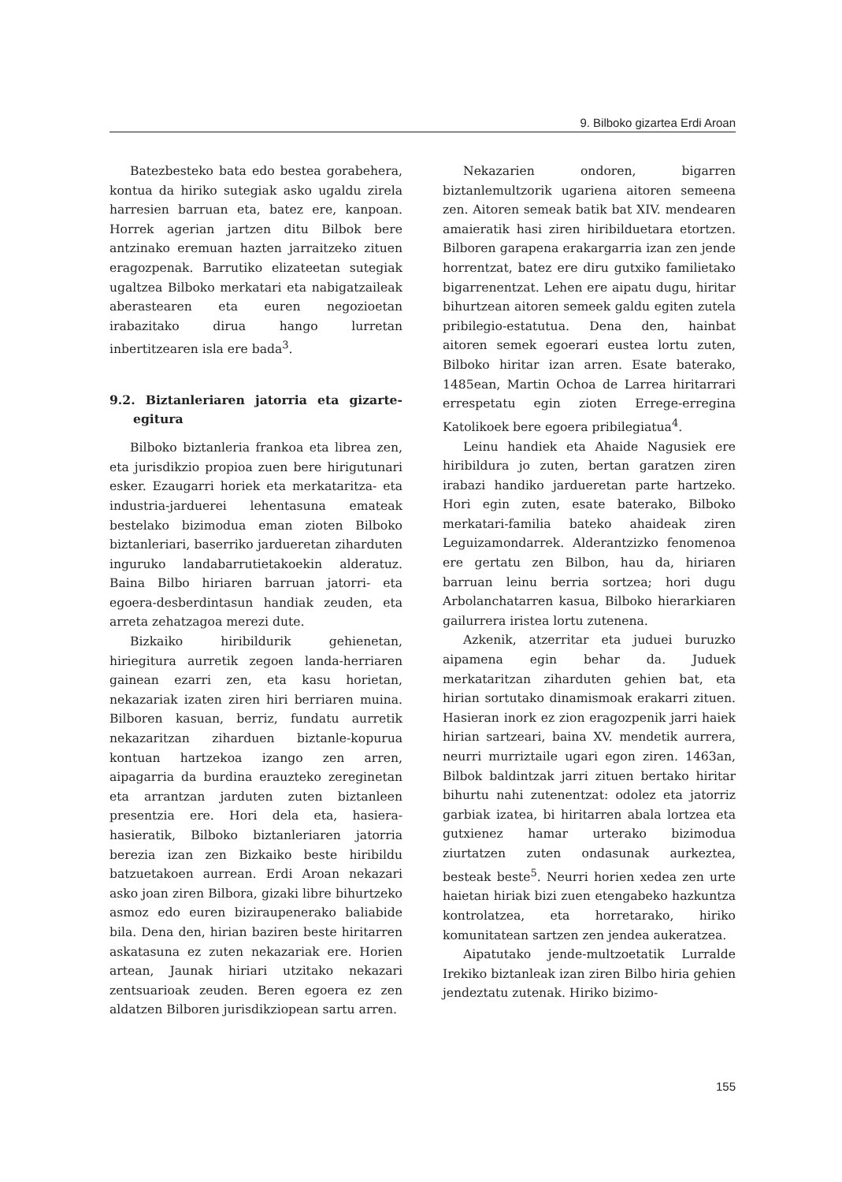9. Bilboko gizartea Erdi Aroan
Batezbesteko bata edo bestea gorabehera, kontua da hiriko sutegiak asko ugaldu zirela harresien barruan eta, batez ere, kanpoan. Horrek agerian jartzen ditu Bilbok bere antzinako eremuan hazten jarraitzeko zituen eragozpenak. Barrutiko elizateetan sutegiak ugaltzea Bilboko merkatari eta nabigatzaileak aberastearen eta euren negozioetan irabazitako dirua hango lurretan inbertitzearen isla ere bada<sup>3</sup>.
9.2. Biztanleriaren jatorria eta gizarte-egitura
Bilboko biztanleria frankoa eta librea zen, eta jurisdikzio propioa zuen bere hirigutunari esker. Ezaugarri horiek eta merkataritza- eta industria-jarduerei lehentasuna emateak bestelako bizimodua eman zioten Bilboko biztanleriari, baserriko jardueretan ziharduten inguruko landabarrutietakoekin alderatuz. Baina Bilbo hiriaren barruan jatorri- eta egoera-desberdintasun handiak zeuden, eta arreta zehatzagoa merezi dute.
Bizkaiko hiribildurik gehienetan, hiriegitura aurretik zegoen landa-herriaren gainean ezarri zen, eta kasu horietan, nekazariak izaten ziren hiri berriaren muina. Bilboren kasuan, berriz, fundatu aurretik nekazaritzan ziharduen biztanle-kopurua kontuan hartzekoa izango zen arren, aipagarria da burdina erauzteko zereginetan eta arrantzan jarduten zuten biztanleen presentzia ere. Hori dela eta, hasiera-hasieratik, Bilboko biztanleriaren jatorria berezia izan zen Bizkaiko beste hiribildu batzuetakoen aurrean. Erdi Aroan nekazari asko joan ziren Bilbora, gizaki libre bihurtzeko asmoz edo euren biziraupenerako baliabide bila. Dena den, hirian baziren beste hiritarren askatasuna ez zuten nekazariak ere. Horien artean, Jaunak hiriari utzitako nekazari zentsuarioak zeuden. Beren egoera ez zen aldatzen Bilboren jurisdikziopean sartu arren.
Nekazarien ondoren, bigarren biztanlemultzorik ugariena aitoren semeena zen. Aitoren semeak batik bat XIV. mendearen amaieratik hasi ziren hiribilduetara etortzen. Bilboren garapena erakargarria izan zen jende horrentzat, batez ere diru gutxiko familietako bigarrenentzat. Lehen ere aipatu dugu, hiritar bihurtzean aitoren semeek galdu egiten zutela pribilegio-estatutua. Dena den, hainbat aitoren semek egoerari eustea lortu zuten, Bilboko hiritar izan arren. Esate baterako, 1485ean, Martin Ochoa de Larrea hiritarrari errespetatu egin zioten Errege-erregina Katolikoek bere egoera pribilegiatua<sup>4</sup>.
Leinu handiek eta Ahaide Nagusiek ere hiribildura jo zuten, bertan garatzen ziren irabazi handiko jardueretan parte hartzeko. Hori egin zuten, esate baterako, Bilboko merkatari-familia bateko ahaideak ziren Leguizamondarrek. Alderantzizko fenomenoa ere gertatu zen Bilbon, hau da, hiriaren barruan leinu berria sortzea; hori dugu Arbolanchatarren kasua, Bilboko hierarkiaren gailurrera iristea lortu zutenena.
Azkenik, atzerritar eta juduei buruzko aipamena egin behar da. Juduek merkataritzan ziharduten gehien bat, eta hirian sortutako dinamismoak erakarri zituen. Hasieran inork ez zion eragozpenik jarri haiek hirian sartzeari, baina XV. mendetik aurrera, neurri murriztaile ugari egon ziren. 1463an, Bilbok baldintzak jarri zituen bertako hiritar bihurtu nahi zutenentzat: odolez eta jatorriz garbiak izatea, bi hiritarren abala lortzea eta gutxienez hamar urterako bizimodua ziurtatzen zuten ondasunak aurkeztea, besteak beste<sup>5</sup>. Neurri horien xedea zen urte haietan hiriak bizi zuen etengabeko hazkuntza kontrolatzea, eta horretarako, hiriko komunitatean sartzen zen jendea aukeratzea.
Aipatutako jende-multzoetatik Lurralde Irekiko biztanleak izan ziren Bilbo hiria gehien jendeztatu zutenak. Hiriko bizimo-
155